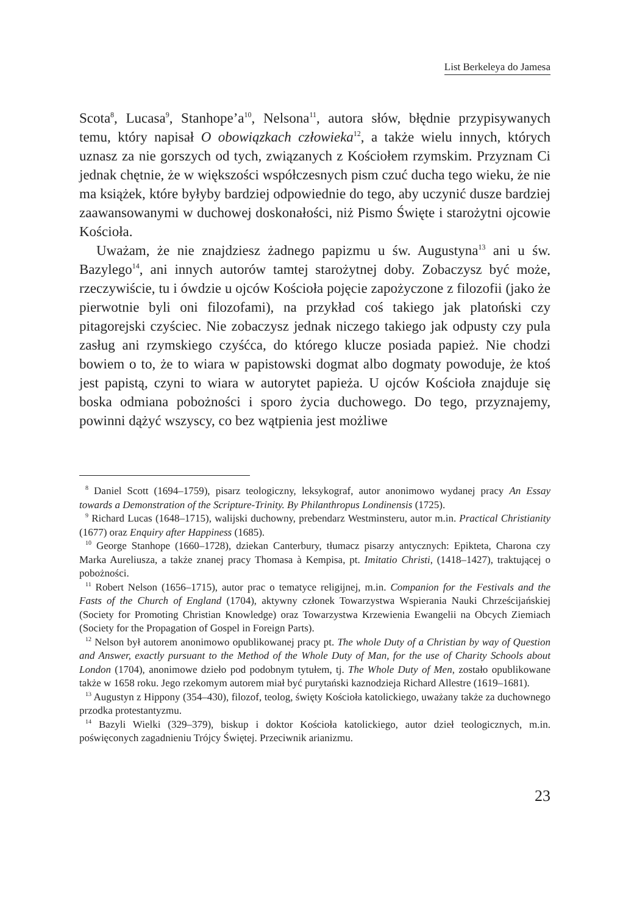List Berkeleya do Jamesa
Scota<sup>8</sup>, Lucasa<sup>9</sup>, Stanhope’a<sup>10</sup>, Nelsona<sup>11</sup>, autora słów, błędnie przypisywanych temu, który napisał O obowiązkach człowieka<sup>12</sup>, a także wielu innych, których uznasz za nie gorszych od tych, związanych z Kościołem rzymskim. Przyznam Ci jednak chętnie, że w większości współczesnych pism czuć ducha tego wieku, że nie ma książek, które byłyby bardziej odpowiednie do tego, aby uczynić dusze bardziej zaawansowanymi w duchowej doskonałości, niż Pismo Święte i starożytni ojcowie Kościoła.
Uważam, że nie znajdziesz żadnego papizmu u św. Augustyna<sup>13</sup> ani u św. Bazylego<sup>14</sup>, ani innych autorów tamtej starożytnej doby. Zobaczysz być może, rzeczywiście, tu i ówdzie u ojców Kościoła pojęcie zapożyczone z filozofii (jako że pierwotnie byli oni filozofami), na przykład coś takiego jak platoński czy pitagorejski czyściec. Nie zobaczysz jednak niczego takiego jak odpusty czy pula zasług ani rzymskiego czyśćca, do którego klucze posiada papież. Nie chodzi bowiem o to, że to wiara w papistowski dogmat albo dogmaty powoduje, że ktoś jest papistą, czyni to wiara w autorytet papieża. U ojców Kościoła znajduje się boska odmiana pobożności i sporo życia duchowego. Do tego, przyznajemy, powinni dążyć wszyscy, co bez wątpienia jest możliwe
<sup>8</sup> Daniel Scott (1694–1759), pisarz teologiczny, leksykograf, autor anonimowo wydanej pracy An Essay towards a Demonstration of the Scripture-Trinity. By Philanthropus Londinensis (1725).
<sup>9</sup> Richard Lucas (1648–1715), walijski duchowny, prebendarz Westminsteru, autor m.in. Practical Christianity (1677) oraz Enquiry after Happiness (1685).
<sup>10</sup> George Stanhope (1660–1728), dziekan Canterbury, tłumacz pisarzy antycznych: Epikteta, Charona czy Marka Aureliusza, a także znanej pracy Thomasa à Kempisa, pt. Imitatio Christi, (1418–1427), traktującej o pobożności.
<sup>11</sup> Robert Nelson (1656–1715), autor prac o tematyce religijnej, m.in. Companion for the Festivals and the Fasts of the Church of England (1704), aktywny członek Towarzystwa Wspierania Nauki Chrześcijańskiej (Society for Promoting Christian Knowledge) oraz Towarzystwa Krzewienia Ewangelii na Obcych Ziemiach (Society for the Propagation of Gospel in Foreign Parts).
<sup>12</sup> Nelson był autorem anonimowo opublikowanej pracy pt. The whole Duty of a Christian by way of Question and Answer, exactly pursuant to the Method of the Whole Duty of Man, for the use of Charity Schools about London (1704), anonimowe dzieło pod podobnym tytułem, tj. The Whole Duty of Men, zostało opublikowane także w 1658 roku. Jego rzekomym autorem miał być purytański kaznodzieja Richard Allestre (1619–1681).
<sup>13</sup> Augustyn z Hippony (354–430), filozof, teolog, święty Kościoła katolickiego, uważany także za duchownego przodka protestantyzmu.
<sup>14</sup> Bazyli Wielki (329–379), biskup i doktor Kościoła katolickiego, autor dzieł teologicznych, m.in. poświęconych zagadnieniu Trójcy Świętej. Przeciwnik arianizmu.
23